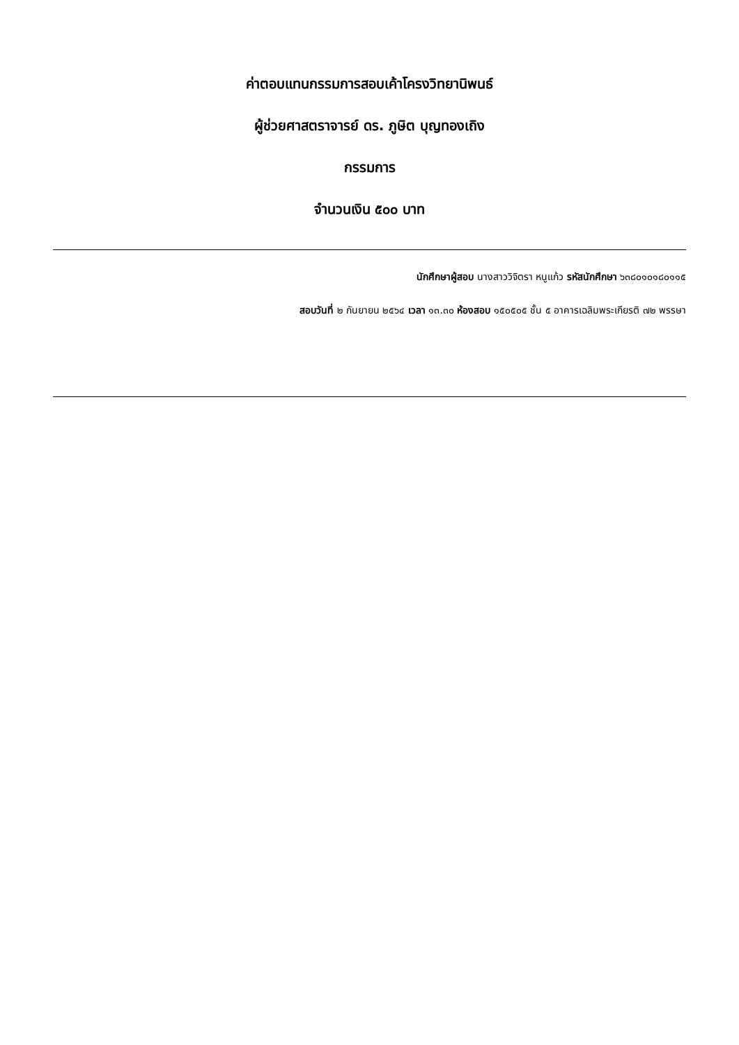ค่าตอบแทนกรรมการสอบเค้าโครงวิทยานิพนธ์
ผู้ช่วยศาสตราจารย์ ดร. ภูษิต บุญทองเถิง
กรรมการ
จำนวนเงิน ๕๐๐ บาท
นักศึกษาผู้สอบ นางสาววิจิตรา หนูแก้ว รหัสนักศึกษา ๖๓๘๐๑๐๑๘๐๑๑๕
สอบวันที่ ๒ กันยายน ๒๕๖๔ เวลา ๑๓.๓๐ ห้องสอบ ๑๕๐๕๐๕ ชั้น ๕ อาคารเฉลิมพระเกียรติ ๗๒ พรรษา